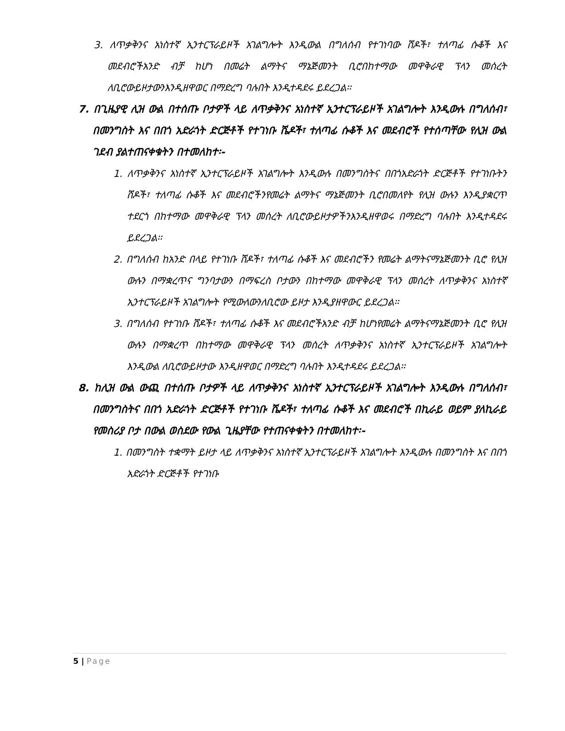3. ለጥቃቅንና አነስተኛ ኢንተርፕራይዞች አገልግሎት እንዲውል በግለሰብ የተገነባው ሸዶች፣ ተለጣፊ ሱቆች እና መደብሮችአንድ ብቻ ከሆነ በመሬት ልማትና ማኔጅመንት ቢሮበከተማው መዋቅራዊ ፕላን መሰረት ለቢሮውይዞታውንእንዲዘዋወር በማድረግ ባሉበት እንዲተዳደሩ ይደረጋል፡፡
7. በጊዜያዊ ሊዝ ውል በተሰጡ ቦታዎች ላይ ለጥቃቅንና አነስተኛ ኢንተርፕራይዞች አገልግሎት እንዲውሉ በግለሰብ፣ በመንግስት እና በበጎ አድራጎት ድርጅቶች የተገነቡ ሼዶች፣ ተለጣፊ ሱቆች እና መደብሮች የተሰጣቸው የሊዝ ውል ገደብ ያልተጠናቀቁትን በተመለከተ፡-
1. ለጥቃቅንና አነስተኛ ኢንተርፕራይዞች አገልግሎት እንዲውሉ በመንግስትና በበጎአድራጎት ድርጅቶች የተገነቡትን ሸዶች፣ ተለጣፊ ሱቆች እና መደብሮችንየመሬት ልማትና ማኔጅመንት ቢሮበመለየት የሊዝ ውሉን እንዲያቋርጥ ተደርጎ በከተማው መዋቅራዊ ፕላን መሰረት ለቢሮውይዞታዎችንእንዲዘዋወሩ በማድረግ ባሉበት እንዲተዳደሩ ይደረጋል፡፡
2. በግለሰብ ከአንድ በላይ የተገነቡ ሸዶች፣ ተለጣፊ ሱቆች እና መደብሮችን የመሬት ልማትናማኔጅመንት ቢሮ የሊዝ ውሉን በማቋረጥና ግንባታውን በማፍረስ ቦታውን በከተማው መዋቅራዊ ፕላን መሰረት ለጥቃቅንና አነስተኛ ኢንተርፕራይዞች አገልግሎት የሚውለውንለቢሮው ይዞታ እንዲያዘዋውር ይደረጋል፡፡
3. በግለሰብ የተገነቡ ሸዶች፣ ተለጣፊ ሱቆች እና መደብሮችአንድ ብቻ ከሆነየመሬት ልማትናማኔጅመንት ቢሮ የሊዝ ውሉን በማቋረጥ በከተማው መዋቅራዊ ፕላን መሰረት ለጥቃቅንና አነስተኛ ኢንተርፕራይዞች አገልግሎት እንዲውል ለቢሮውይዞታው እንዲዘዋወር በማድረግ ባሉበት እንዲተዳደሩ ይደረጋል፡፡
8. ከሊዝ ውል ውጪ በተሰጡ ቦታዎች ላይ ለጥቃቅንና አነስተኛ ኢንተርፕራይዞች አገልግሎት እንዲውሉ በግለሰብ፣ በመንግስትና በበጎ አድራጎት ድርጅቶች የተገነቡ ሼዶች፣ ተለጣፊ ሱቆች እና መደብሮች በኪራይ ወይም ያለኪራይ የመስሪያ ቦታ በውል ወስደው የውል ጊዜያቸው የተጠናቀቁትን በተመለከተ፡-
1. በመንግስት ተቋማት ይዞታ ላይ ለጥቃቅንና አነስተኛ ኢንተርፕራይዞች አገልግሎት እንዲውሉ በመንግስት እና በበጎ አድራጎት ድርጅቶች የተገነቡ
5 | Page